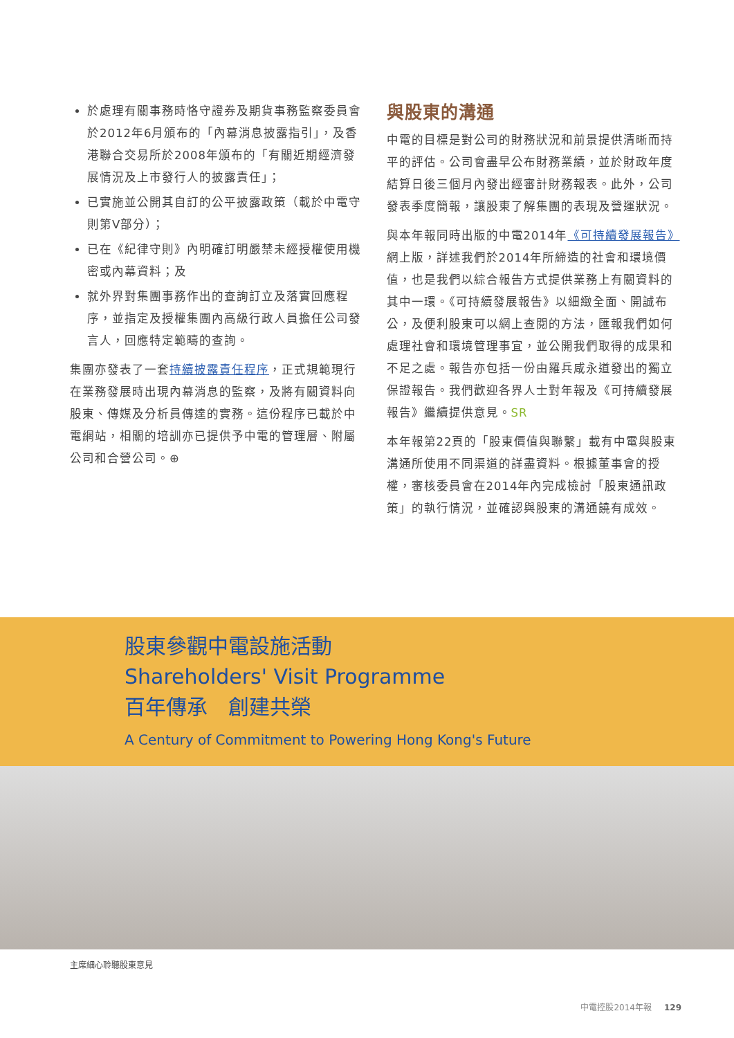於處理有關事務時恪守證券及期貨事務監察委員會於2012年6月頒布的「內幕消息披露指引」，及香港聯合交易所於2008年頒布的「有關近期經濟發展情況及上市發行人的披露責任」；
已實施並公開其自訂的公平披露政策（載於中電守則第V部分）；
已在《紀律守則》內明確訂明嚴禁未經授權使用機密或內幕資料；及
就外界對集團事務作出的查詢訂立及落實回應程序，並指定及授權集團內高級行政人員擔任公司發言人，回應特定範疇的查詢。
集團亦發表了一套持續披露責任程序，正式規範現行在業務發展時出現內幕消息的監察，及將有關資料向股東、傳媒及分析員傳達的實務。這份程序已載於中電網站，相關的培訓亦已提供予中電的管理層、附屬公司和合營公司。⊕
與股東的溝通
中電的目標是對公司的財務狀況和前景提供清晰而持平的評估。公司會盡早公布財務業績，並於財政年度結算日後三個月內發出經審計財務報表。此外，公司發表季度簡報，讓股東了解集團的表現及營運狀況。
與本年報同時出版的中電2014年《可持續發展報告》網上版，詳述我們於2014年所締造的社會和環境價值，也是我們以綜合報告方式提供業務上有關資料的其中一環。《可持續發展報告》以細緻全面、開誠布公，及便利股東可以網上查閱的方法，匯報我們如何處理社會和環境管理事宜，並公開我們取得的成果和不足之處。報告亦包括一份由羅兵咸永道發出的獨立保證報告。我們歡迎各界人士對年報及《可持續發展報告》繼續提供意見。SR
本年報第22頁的「股東價值與聯繫」載有中電與股東溝通所使用不同渠道的詳盡資料。根據董事會的授權，審核委員會在2014年內完成檢討「股東通訊政策」的執行情況，並確認與股東的溝通饒有成效。
股東參觀中電設施活動
Shareholders' Visit Programme
百年傳承　創建共榮
A Century of Commitment to Powering Hong Kong's Future
主席細心聆聽股東意見
中電控股2014年報 129